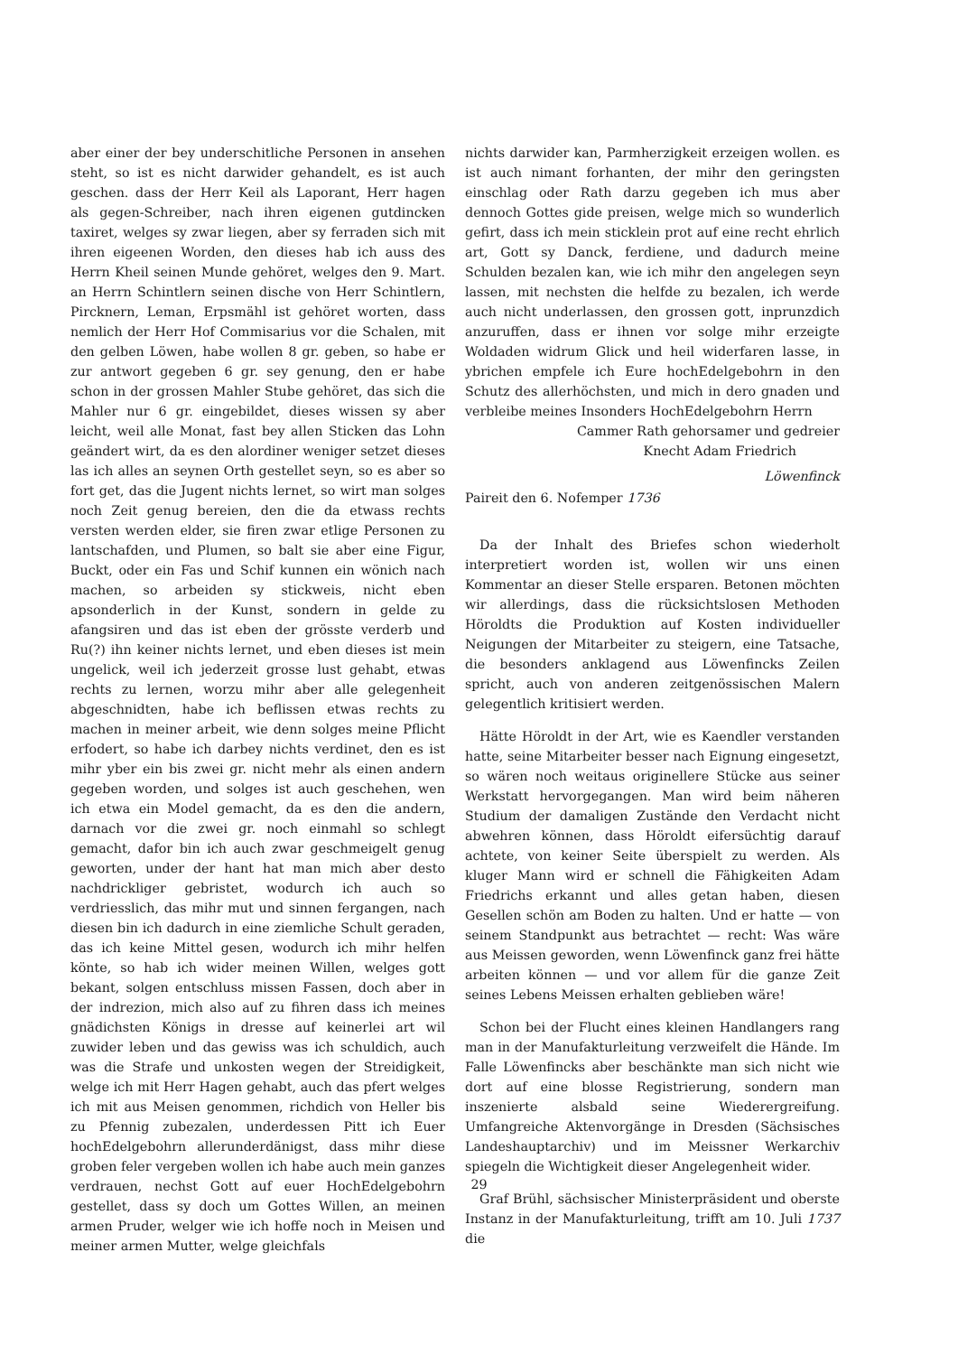aber einer der bey underschitliche Personen in ansehen steht, so ist es nicht darwider gehandelt, es ist auch geschen. dass der Herr Keil als Laporant, Herr hagen als gegen-Schreiber, nach ihren eigenen gutdincken taxiret, welges sy zwar liegen, aber sy ferraden sich mit ihren eigeenen Worden, den dieses hab ich auss des Herrn Kheil seinen Munde gehöret, welges den 9. Mart. an Herrn Schintlern seinen dische von Herr Schintlern, Pircknern, Leman, Erpsmähl ist gehöret worten, dass nemlich der Herr Hof Commisarius vor die Schalen, mit den gelben Löwen, habe wollen 8 gr. geben, so habe er zur antwort gegeben 6 gr. sey genung, den er habe schon in der grossen Mahler Stube gehöret, das sich die Mahler nur 6 gr. eingebildet, dieses wissen sy aber leicht, weil alle Monat, fast bey allen Sticken das Lohn geändert wirt, da es den alordiner weniger setzet dieses las ich alles an seynen Orth gestellet seyn, so es aber so fort get, das die Jugent nichts lernet, so wirt man solges noch Zeit genug bereien, den die da etwass rechts versten werden elder, sie firen zwar etlige Personen zu lantschafden, und Plumen, so balt sie aber eine Figur, Buckt, oder ein Fas und Schif kunnen ein wönich nach machen, so arbeiden sy stickweis, nicht eben apsonderlich in der Kunst, sondern in gelde zu afangsiren und das ist eben der grösste verderb und Ru(?) ihn keiner nichts lernet, und eben dieses ist mein ungelick, weil ich jederzeit grosse lust gehabt, etwas rechts zu lernen, worzu mihr aber alle gelegenheit abgeschnidten, habe ich beflissen etwas rechts zu machen in meiner arbeit, wie denn solges meine Pflicht erfodert, so habe ich darbey nichts verdinet, den es ist mihr yber ein bis zwei gr. nicht mehr als einen andern gegeben worden, und solges ist auch geschehen, wen ich etwa ein Model gemacht, da es den die andern, darnach vor die zwei gr. noch einmahl so schlegt gemacht, dafor bin ich auch zwar geschmeigelt genug geworten, under der hant hat man mich aber desto nachdrickliger gebristet, wodurch ich auch so verdriesslich, das mihr mut und sinnen fergangen, nach diesen bin ich dadurch in eine ziemliche Schult geraden, das ich keine Mittel gesen, wodurch ich mihr helfen könte, so hab ich wider meinen Willen, welges gott bekant, solgen entschluss missen Fassen, doch aber in der indrezion, mich also auf zu fihren dass ich meines gnädichsten Königs in dresse auf keinerlei art wil zuwider leben und das gewiss was ich schuldich, auch was die Strafe und unkosten wegen der Streidigkeit, welge ich mit Herr Hagen gehabt, auch das pfert welges ich mit aus Meisen genommen, richdich von Heller bis zu Pfennig zubezalen, underdessen Pitt ich Euer hochEdelgebohrn allerunderdänigst, dass mihr diese groben feler vergeben wollen ich habe auch mein ganzes verdrauen, nechst Gott auf euer HochEdelgebohrn gestellet, dass sy doch um Gottes Willen, an meinen armen Pruder, welger wie ich hoffe noch in Meisen und meiner armen Mutter, welge gleichfals
nichts darwider kan, Parmherzigkeit erzeigen wollen. es ist auch nimant forhanten, der mihr den geringsten einschlag oder Rath darzu gegeben ich mus aber dennoch Gottes gide preisen, welge mich so wunderlich gefirt, dass ich mein sticklein prot auf eine recht ehrlich art, Gott sy Danck, ferdiene, und dadurch meine Schulden bezalen kan, wie ich mihr den angelegen seyn lassen, mit nechsten die helfde zu bezalen, ich werde auch nicht underlassen, den grossen gott, inprunzdich anzuruffen, dass er ihnen vor solge mihr erzeigte Woldaden widrum Glick und heil widerfaren lasse, in ybrichen empfele ich Eure hochEdelgebohrn in den Schutz des allerhöchsten, und mich in dero gnaden und verbleibe meines Insonders HochEdelgebohrn Herrn
Cammer Rath gehorsamer und gedreier
Knecht Adam Friedrich
Löwenfinck
Paireit den 6. Nofemper 1736
Da der Inhalt des Briefes schon wiederholt interpretiert worden ist, wollen wir uns einen Kommentar an dieser Stelle ersparen. Betonen möchten wir allerdings, dass die rücksichtslosen Methoden Höroldts die Produktion auf Kosten individueller Neigungen der Mitarbeiter zu steigern, eine Tatsache, die besonders anklagend aus Löwenfincks Zeilen spricht, auch von anderen zeitgenössischen Malern gelegentlich kritisiert werden.
Hätte Höroldt in der Art, wie es Kaendler verstanden hatte, seine Mitarbeiter besser nach Eignung eingesetzt, so wären noch weitaus originellere Stücke aus seiner Werkstatt hervorgegangen. Man wird beim näheren Studium der damaligen Zustände den Verdacht nicht abwehren können, dass Höroldt eifersüchtig darauf achtete, von keiner Seite überspielt zu werden. Als kluger Mann wird er schnell die Fähigkeiten Adam Friedrichs erkannt und alles getan haben, diesen Gesellen schön am Boden zu halten. Und er hatte — von seinem Standpunkt aus betrachtet — recht: Was wäre aus Meissen geworden, wenn Löwenfinck ganz frei hätte arbeiten können — und vor allem für die ganze Zeit seines Lebens Meissen erhalten geblieben wäre!
Schon bei der Flucht eines kleinen Handlangers rang man in der Manufakturleitung verzweifelt die Hände. Im Falle Löwenfincks aber beschänkte man sich nicht wie dort auf eine blosse Registrierung, sondern man inszenierte alsbald seine Wiederergreifung. Umfangreiche Aktenvorgänge in Dresden (Sächsisches Landeshauptarchiv) und im Meissner Werkarchiv spiegeln die Wichtigkeit dieser Angelegenheit wider.
Graf Brühl, sächsischer Ministerpräsident und oberste Instanz in der Manufakturleitung, trifft am 10. Juli 1737 die
29